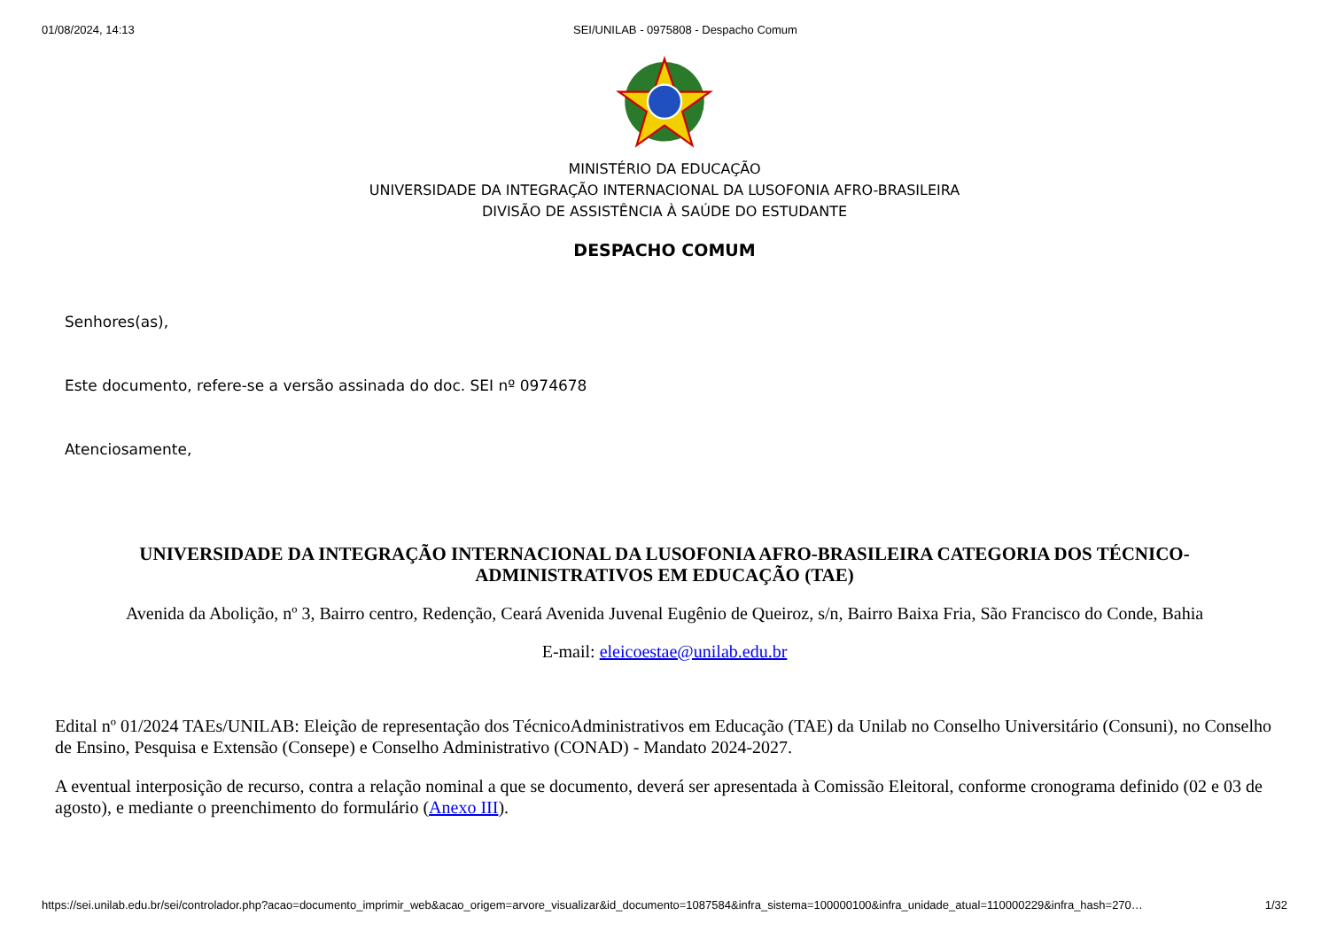01/08/2024, 14:13 SEI/UNILAB - 0975808 - Despacho Comum
MINISTÉRIO DA EDUCAÇÃO
UNIVERSIDADE DA INTEGRAÇÃO INTERNACIONAL DA LUSOFONIA AFRO-BRASILEIRA
DIVISÃO DE ASSISTÊNCIA À SAÚDE DO ESTUDANTE
DESPACHO COMUM
Senhores(as),
Este documento, refere-se a versão assinada do doc. SEI nº 0974678
Atenciosamente,
UNIVERSIDADE DA INTEGRAÇÃO INTERNACIONAL DA LUSOFONIA AFRO-BRASILEIRA CATEGORIA DOS TÉCNICO-ADMINISTRATIVOS EM EDUCAÇÃO (TAE)
Avenida da Abolição, nº 3, Bairro centro, Redenção, Ceará Avenida Juvenal Eugênio de Queiroz, s/n, Bairro Baixa Fria, São Francisco do Conde, Bahia
E-mail: eleicoestae@unilab.edu.br
Edital nº 01/2024 TAEs/UNILAB: Eleição de representação dos TécnicoAdministrativos em Educação (TAE) da Unilab no Conselho Universitário (Consuni), no Conselho de Ensino, Pesquisa e Extensão (Consepe) e Conselho Administrativo (CONAD) - Mandato 2024-2027.
A eventual interposição de recurso, contra a relação nominal a que se documento, deverá ser apresentada à Comissão Eleitoral, conforme cronograma definido (02 e 03 de agosto), e mediante o preenchimento do formulário (Anexo III).
https://sei.unilab.edu.br/sei/controlador.php?acao=documento_imprimir_web&acao_origem=arvore_visualizar&id_documento=1087584&infra_sistema=100000100&infra_unidade_atual=110000229&infra_hash=270… 1/32